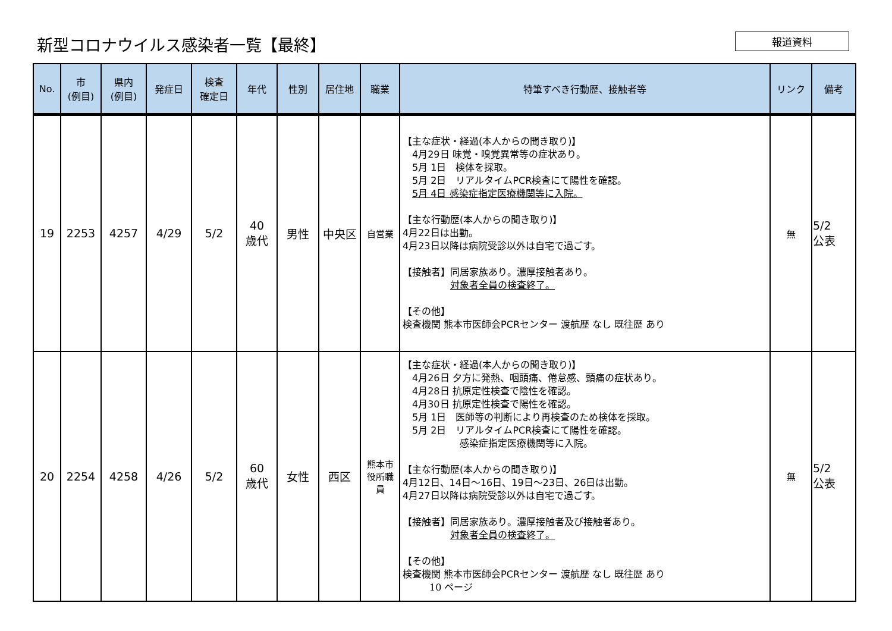新型コロナウイルス感染者一覧【最終】
報道資料
| No. | 市 (例目) | 県内 (例目) | 発症日 | 検査 確定日 | 年代 | 性別 | 居住地 | 職業 | 特筆すべき行動歴、接触者等 | リンク | 備考 |
| --- | --- | --- | --- | --- | --- | --- | --- | --- | --- | --- | --- |
| 19 | 2253 | 4257 | 4/29 | 5/2 | 40 歳代 | 男性 | 中央区 | 自営業 | 【主な症状・経過(本人からの聞き取り)】 4月29日 味覚・嗅覚異常等の症状あり。 5月 1日 検体を採取。 5月 2日 リアルタイムPCR検査にて陽性を確認。 5月 4日 感染症指定医療機関等に入院。 【主な行動歴(本人からの聞き取り)】 4月22日は出勤。 4月23日以降は病院受診以外は自宅で過ごす。 【接触者】同居家族あり。濃厚接触者あり。 対象者全員の検査終了。 【その他】 検査機関 熊本市医師会PCRセンター 渡航歴 なし 既往歴 あり | 無 | 5/2 公表 |
| 20 | 2254 | 4258 | 4/26 | 5/2 | 60 歳代 | 女性 | 西区 | 熊本市 役所職 員 | 【主な症状・経過(本人からの聞き取り)】 4月26日 夕方に発熱、咽頭痛、倦怠感、頭痛の症状あり。 4月28日 抗原定性検査で陰性を確認。 4月30日 抗原定性検査で陽性を確認。 5月 1日 医師等の判断により再検査のため検体を採取。 5月 2日 リアルタイムPCR検査にて陽性を確認。 感染症指定医療機関等に入院。 【主な行動歴(本人からの聞き取り)】 4月12日、14日～16日、19日～23日、26日は出勤。 4月27日以降は病院受診以外は自宅で過ごす。 【接触者】同居家族あり。濃厚接触者及び接触者あり。 対象者全員の検査終了。 【その他】 検査機関 熊本市医師会PCRセンター 渡航歴 なし 既往歴 あり 10 ページ | 無 | 5/2 公表 |